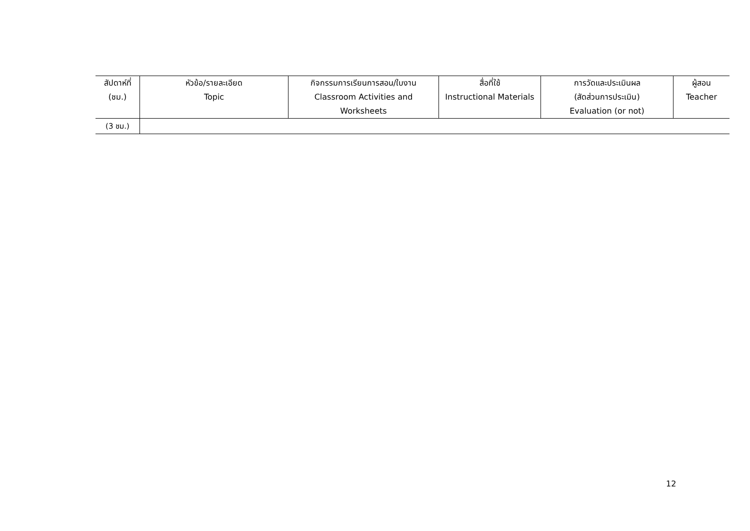| สัปดาห์ที่ (ชม.) | หัวข้อ/รายละเอียด Topic | กิจกรรมการเรียนการสอน/ใบงาน Classroom Activities and Worksheets | สื่อที่ใช้ Instructional Materials | การวัดและประเมินผล (สัดส่วนการประเมิน) Evaluation (or not) | ผู้สอน Teacher |
| --- | --- | --- | --- | --- | --- |
| (3 ชม.) | | | | | |
12